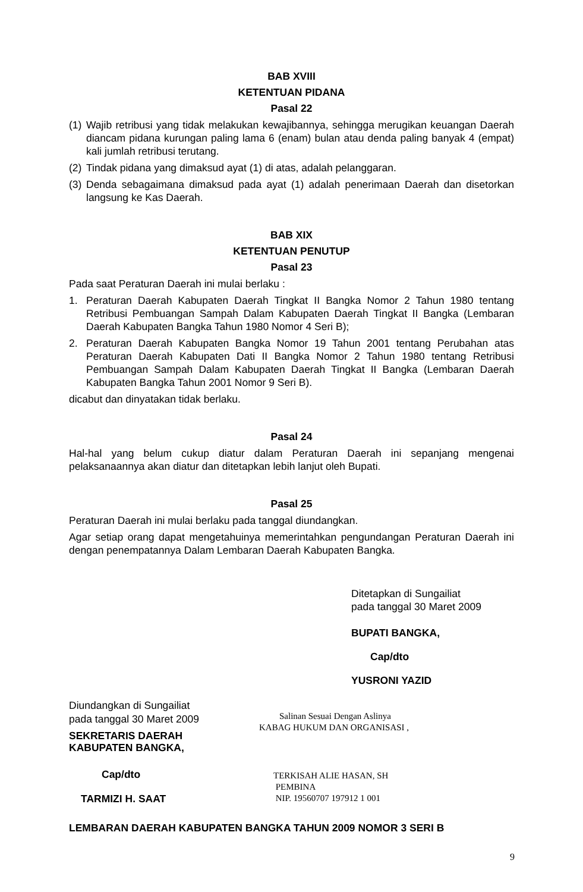BAB XVIII
KETENTUAN PIDANA
Pasal 22
(1) Wajib retribusi yang tidak melakukan kewajibannya, sehingga merugikan keuangan Daerah diancam pidana kurungan paling lama 6 (enam) bulan atau denda paling banyak 4 (empat) kali jumlah retribusi terutang.
(2) Tindak pidana yang dimaksud ayat (1) di atas, adalah pelanggaran.
(3) Denda sebagaimana dimaksud pada ayat (1) adalah penerimaan Daerah dan disetorkan langsung ke Kas Daerah.
BAB XIX
KETENTUAN PENUTUP
Pasal 23
Pada saat Peraturan Daerah ini mulai berlaku :
1. Peraturan Daerah Kabupaten Daerah Tingkat II Bangka Nomor 2 Tahun 1980 tentang Retribusi Pembuangan Sampah Dalam Kabupaten Daerah Tingkat II Bangka (Lembaran Daerah Kabupaten Bangka Tahun 1980 Nomor 4 Seri B);
2. Peraturan Daerah Kabupaten Bangka Nomor 19 Tahun 2001 tentang Perubahan atas Peraturan Daerah Kabupaten Dati II Bangka Nomor 2 Tahun 1980 tentang Retribusi Pembuangan Sampah Dalam Kabupaten Daerah Tingkat II Bangka (Lembaran Daerah Kabupaten Bangka Tahun 2001 Nomor 9 Seri B).
dicabut dan dinyatakan tidak berlaku.
Pasal 24
Hal-hal yang belum cukup diatur dalam Peraturan Daerah ini sepanjang mengenai pelaksanaannya akan diatur dan ditetapkan lebih lanjut oleh Bupati.
Pasal 25
Peraturan Daerah ini mulai berlaku pada tanggal diundangkan.
Agar setiap orang dapat mengetahuinya memerintahkan pengundangan Peraturan Daerah ini dengan penempatannya Dalam Lembaran Daerah Kabupaten Bangka.
Ditetapkan di Sungailiat
pada tanggal 30 Maret 2009
BUPATI BANGKA,
Cap/dto
YUSRONI YAZID
Diundangkan di Sungailiat
pada tanggal 30 Maret 2009
SEKRETARIS DAERAH
KABUPATEN BANGKA,
Cap/dto
TARMIZI H. SAAT
Salinan Sesuai Dengan Aslinya
KABAG HUKUM DAN ORGANISASI ,
TERKISAH ALIE HASAN, SH
PEMBINA
NIP. 19560707 197912 1 001
LEMBARAN DAERAH KABUPATEN BANGKA TAHUN 2009 NOMOR 3 SERI B
9